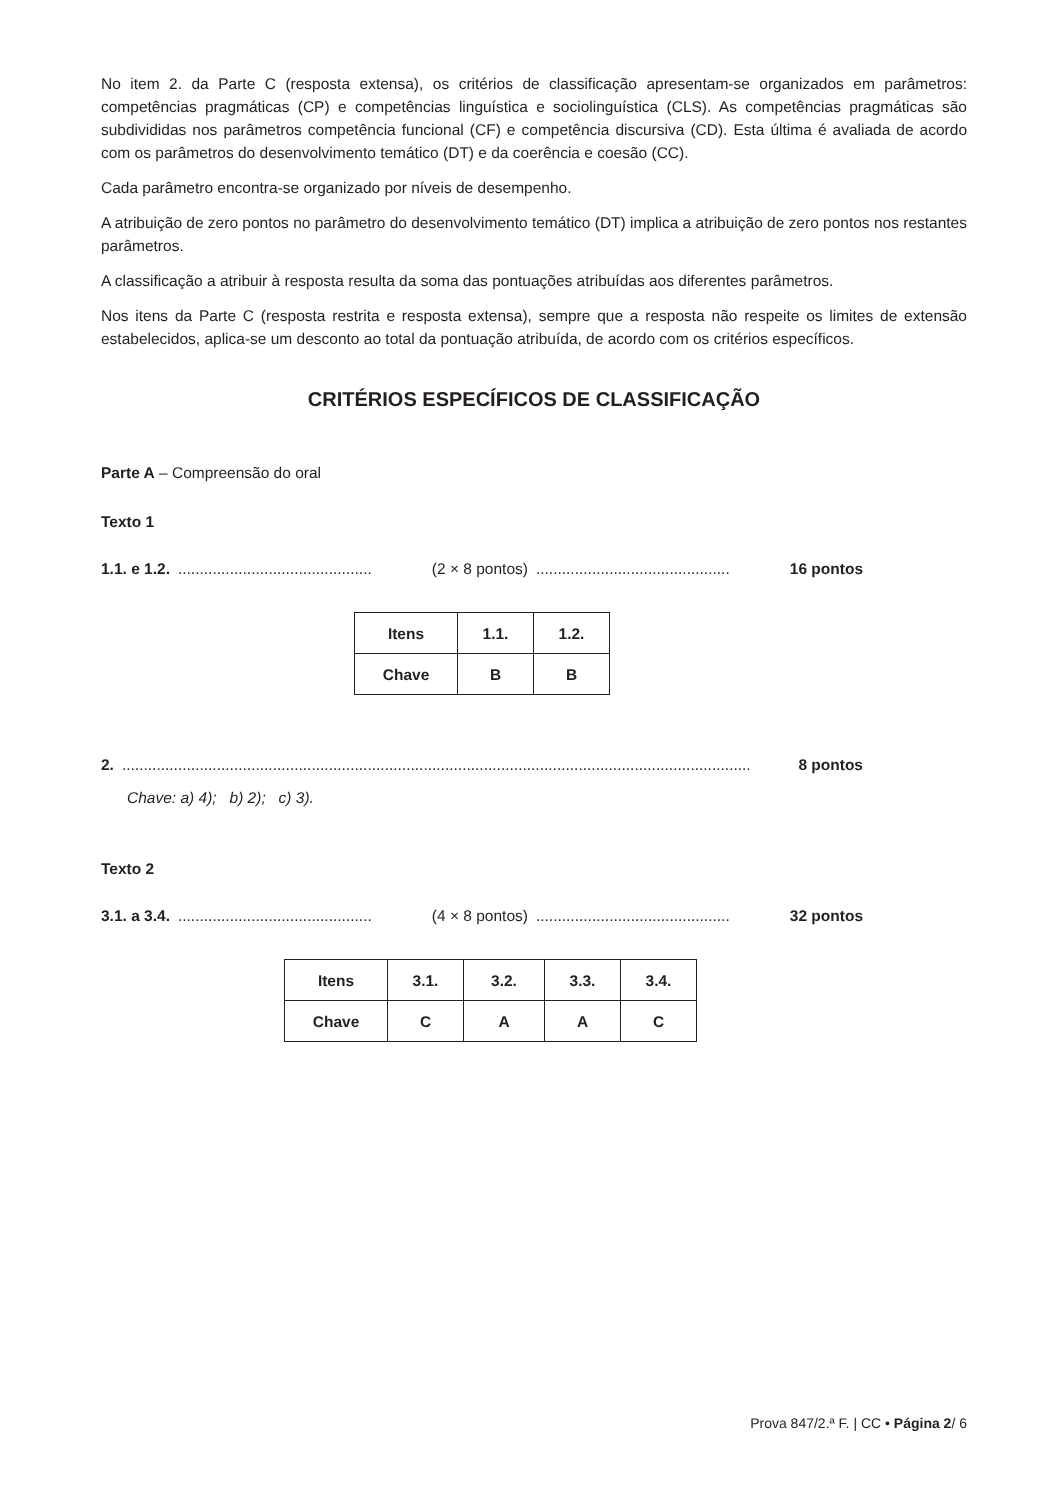No item 2. da Parte C (resposta extensa), os critérios de classificação apresentam-se organizados em parâmetros: competências pragmáticas (CP) e competências linguística e sociolinguística (CLS). As competências pragmáticas são subdivididas nos parâmetros competência funcional (CF) e competência discursiva (CD). Esta última é avaliada de acordo com os parâmetros do desenvolvimento temático (DT) e da coerência e coesão (CC).
Cada parâmetro encontra-se organizado por níveis de desempenho.
A atribuição de zero pontos no parâmetro do desenvolvimento temático (DT) implica a atribuição de zero pontos nos restantes parâmetros.
A classificação a atribuir à resposta resulta da soma das pontuações atribuídas aos diferentes parâmetros.
Nos itens da Parte C (resposta restrita e resposta extensa), sempre que a resposta não respeite os limites de extensão estabelecidos, aplica-se um desconto ao total da pontuação atribuída, de acordo com os critérios específicos.
CRITÉRIOS ESPECÍFICOS DE CLASSIFICAÇÃO
Parte A – Compreensão do oral
Texto 1
1.1. e 1.2.............................................. (2 × 8 pontos)............................................. 16 pontos
| Itens | 1.1. | 1.2. |
| Chave | B | B |
2................................................................................................................................................... 8 pontos
Chave: a) 4); b) 2); c) 3).
Texto 2
3.1. a 3.4.............................................. (4 × 8 pontos)............................................. 32 pontos
| Itens | 3.1. | 3.2. | 3.3. | 3.4. |
| Chave | C | A | A | C |
Prova 847/2.ª F. | CC • Página 2/ 6